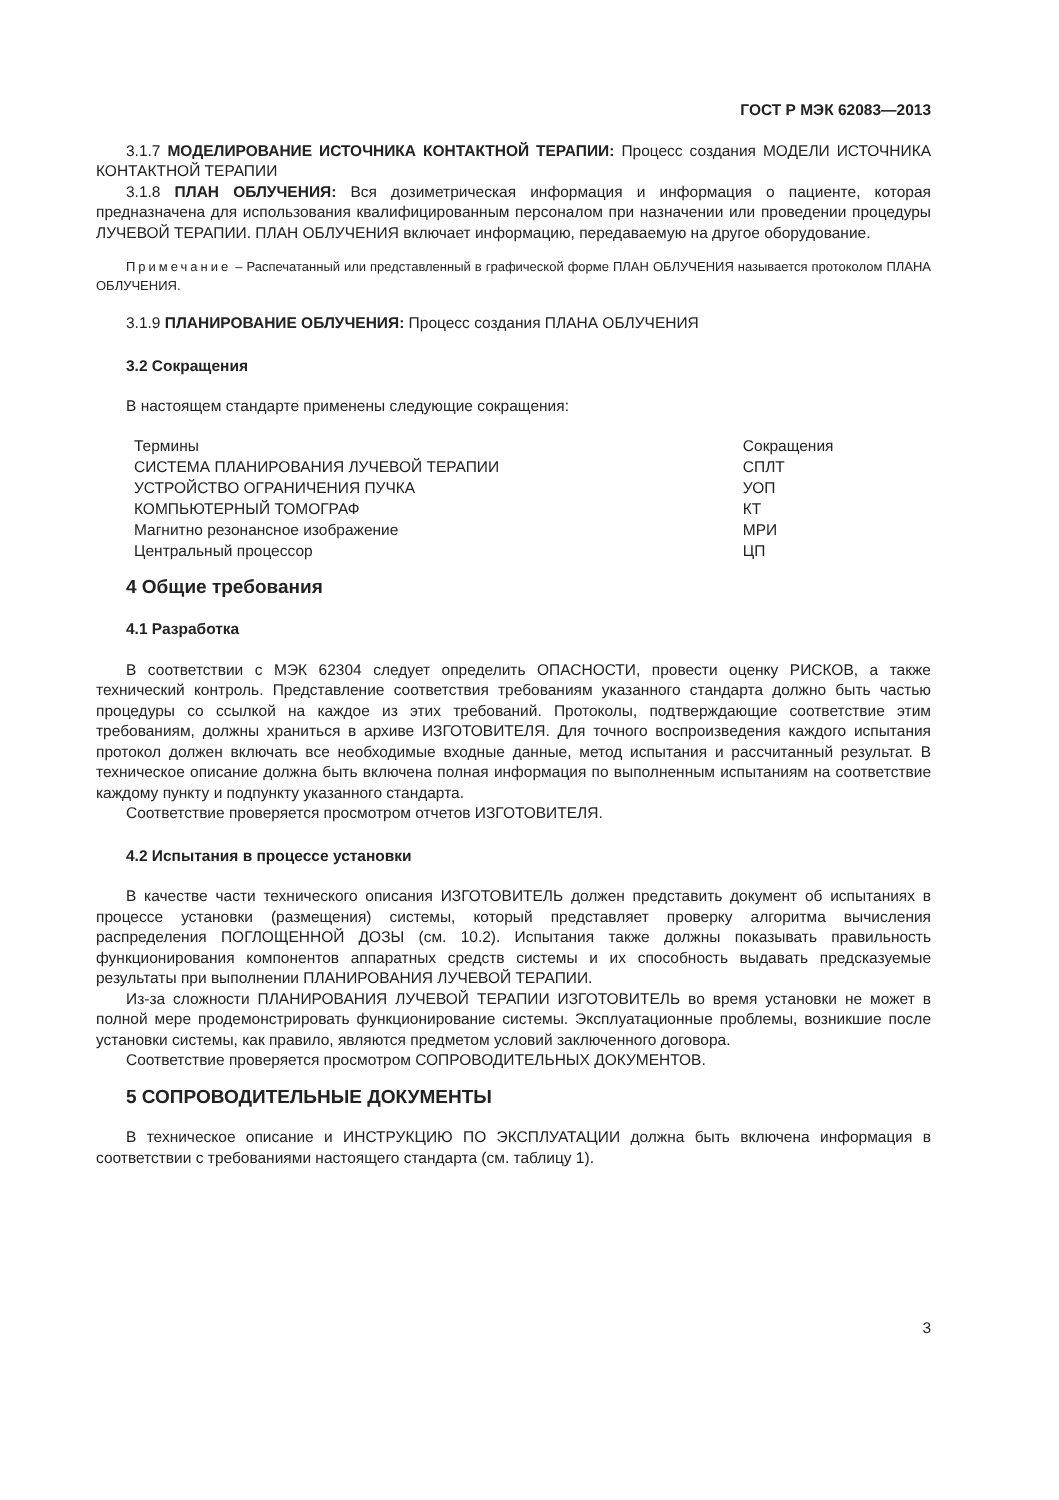ГОСТ Р МЭК 62083—2013
3.1.7 МОДЕЛИРОВАНИЕ ИСТОЧНИКА КОНТАКТНОЙ ТЕРАПИИ: Процесс создания МОДЕЛИ ИСТОЧНИКА КОНТАКТНОЙ ТЕРАПИИ
3.1.8 ПЛАН ОБЛУЧЕНИЯ: Вся дозиметрическая информация и информация о пациенте, которая предназначена для использования квалифицированным персоналом при назначении или проведении процедуры ЛУЧЕВОЙ ТЕРАПИИ. ПЛАН ОБЛУЧЕНИЯ включает информацию, передаваемую на другое оборудование.
Примечание – Распечатанный или представленный в графической форме ПЛАН ОБЛУЧЕНИЯ называется протоколом ПЛАНА ОБЛУЧЕНИЯ.
3.1.9 ПЛАНИРОВАНИЕ ОБЛУЧЕНИЯ: Процесс создания ПЛАНА ОБЛУЧЕНИЯ
3.2 Сокращения
В настоящем стандарте применены следующие сокращения:
| Термины | Сокращения |
| --- | --- |
| СИСТЕМА ПЛАНИРОВАНИЯ ЛУЧЕВОЙ ТЕРАПИИ | СПЛТ |
| УСТРОЙСТВО ОГРАНИЧЕНИЯ ПУЧКА | УОП |
| КОМПЬЮТЕРНЫЙ ТОМОГРАФ | КТ |
| Магнитно резонансное изображение | МРИ |
| Центральный процессор | ЦП |
4 Общие требования
4.1 Разработка
В соответствии с МЭК 62304 следует определить ОПАСНОСТИ, провести оценку РИСКОВ, а также технический контроль. Представление соответствия требованиям указанного стандарта должно быть частью процедуры со ссылкой на каждое из этих требований. Протоколы, подтверждающие соответствие этим требованиям, должны храниться в архиве ИЗГОТОВИТЕЛЯ. Для точного воспроизведения каждого испытания протокол должен включать все необходимые входные данные, метод испытания и рассчитанный результат. В техническое описание должна быть включена полная информация по выполненным испытаниям на соответствие каждому пункту и подпункту указанного стандарта.
Соответствие проверяется просмотром отчетов ИЗГОТОВИТЕЛЯ.
4.2 Испытания в процессе установки
В качестве части технического описания ИЗГОТОВИТЕЛЬ должен представить документ об испытаниях в процессе установки (размещения) системы, который представляет проверку алгоритма вычисления распределения ПОГЛОЩЕННОЙ ДОЗЫ (см. 10.2). Испытания также должны показывать правильность функционирования компонентов аппаратных средств системы и их способность выдавать предсказуемые результаты при выполнении ПЛАНИРОВАНИЯ ЛУЧЕВОЙ ТЕРАПИИ.
Из-за сложности ПЛАНИРОВАНИЯ ЛУЧЕВОЙ ТЕРАПИИ ИЗГОТОВИТЕЛЬ во время установки не может в полной мере продемонстрировать функционирование системы. Эксплуатационные проблемы, возникшие после установки системы, как правило, являются предметом условий заключенного договора.
Соответствие проверяется просмотром СОПРОВОДИТЕЛЬНЫХ ДОКУМЕНТОВ.
5 СОПРОВОДИТЕЛЬНЫЕ ДОКУМЕНТЫ
В техническое описание и ИНСТРУКЦИЮ ПО ЭКСПЛУАТАЦИИ должна быть включена информация в соответствии с требованиями настоящего стандарта (см. таблицу 1).
3